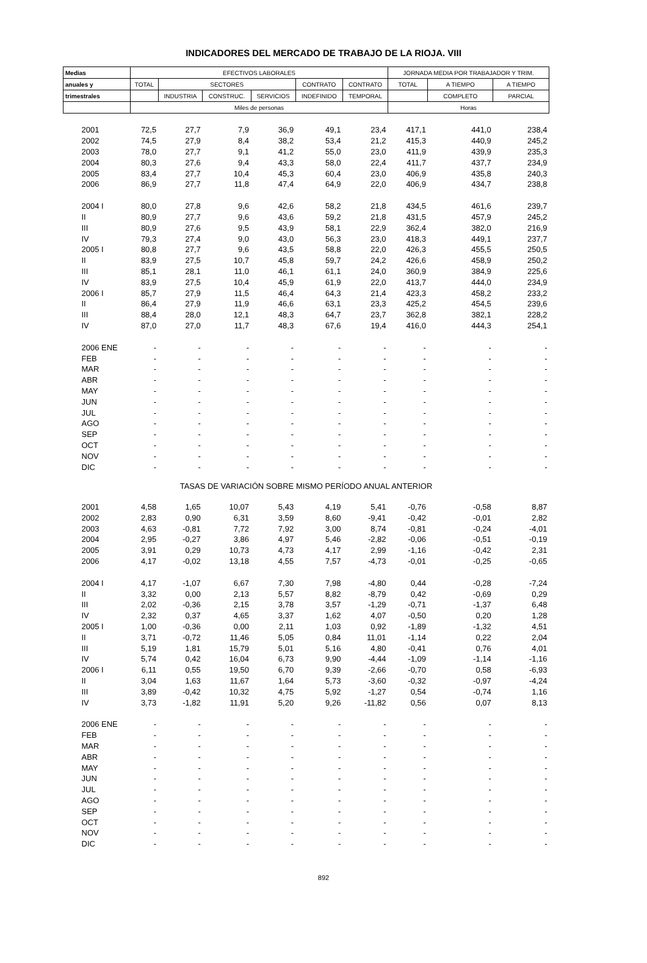INDICADORES DEL MERCADO DE TRABAJO DE LA RIOJA. VIII
| Medias | EFECTIVOS LABORALES | | | | | | JORNADA MEDIA POR TRABAJADOR Y TRIM. | | |
| --- | --- | --- | --- | --- | --- | --- | --- | --- | --- |
| anuales y | TOTAL | SECTORES | | | CONTRATO | CONTRATO | TOTAL | A TIEMPO | A TIEMPO |
| trimestrales | | INDUSTRIA | CONSTRUC. | SERVICIOS | INDEFINIDO | TEMPORAL | | COMPLETO | PARCIAL |
| | Miles de personas | | | | | | Horas | | |
| 2001 | 72,5 | 27,7 | 7,9 | 36,9 | 49,1 | 23,4 | 417,1 | 441,0 | 238,4 |
| 2002 | 74,5 | 27,9 | 8,4 | 38,2 | 53,4 | 21,2 | 415,3 | 440,9 | 245,2 |
| 2003 | 78,0 | 27,7 | 9,1 | 41,2 | 55,0 | 23,0 | 411,9 | 439,9 | 235,3 |
| 2004 | 80,3 | 27,6 | 9,4 | 43,3 | 58,0 | 22,4 | 411,7 | 437,7 | 234,9 |
| 2005 | 83,4 | 27,7 | 10,4 | 45,3 | 60,4 | 23,0 | 406,9 | 435,8 | 240,3 |
| 2006 | 86,9 | 27,7 | 11,8 | 47,4 | 64,9 | 22,0 | 406,9 | 434,7 | 238,8 |
| 2004 I | 80,0 | 27,8 | 9,6 | 42,6 | 58,2 | 21,8 | 434,5 | 461,6 | 239,7 |
| II | 80,9 | 27,7 | 9,6 | 43,6 | 59,2 | 21,8 | 431,5 | 457,9 | 245,2 |
| III | 80,9 | 27,6 | 9,5 | 43,9 | 58,1 | 22,9 | 362,4 | 382,0 | 216,9 |
| IV | 79,3 | 27,4 | 9,0 | 43,0 | 56,3 | 23,0 | 418,3 | 449,1 | 237,7 |
| 2005 I | 80,8 | 27,7 | 9,6 | 43,5 | 58,8 | 22,0 | 426,3 | 455,5 | 250,5 |
| II | 83,9 | 27,5 | 10,7 | 45,8 | 59,7 | 24,2 | 426,6 | 458,9 | 250,2 |
| III | 85,1 | 28,1 | 11,0 | 46,1 | 61,1 | 24,0 | 360,9 | 384,9 | 225,6 |
| IV | 83,9 | 27,5 | 10,4 | 45,9 | 61,9 | 22,0 | 413,7 | 444,0 | 234,9 |
| 2006 I | 85,7 | 27,9 | 11,5 | 46,4 | 64,3 | 21,4 | 423,3 | 458,2 | 233,2 |
| II | 86,4 | 27,9 | 11,9 | 46,6 | 63,1 | 23,3 | 425,2 | 454,5 | 239,6 |
| III | 88,4 | 28,0 | 12,1 | 48,3 | 64,7 | 23,7 | 362,8 | 382,1 | 228,2 |
| IV | 87,0 | 27,0 | 11,7 | 48,3 | 67,6 | 19,4 | 416,0 | 444,3 | 254,1 |
| 2006 ENE | - | - | - | - | - | - | - | - | - |
| FEB | - | - | - | - | - | - | - | - | - |
| MAR | - | - | - | - | - | - | - | - | - |
| ABR | - | - | - | - | - | - | - | - | - |
| MAY | - | - | - | - | - | - | - | - | - |
| JUN | - | - | - | - | - | - | - | - | - |
| JUL | - | - | - | - | - | - | - | - | - |
| AGO | - | - | - | - | - | - | - | - | - |
| SEP | - | - | - | - | - | - | - | - | - |
| OCT | - | - | - | - | - | - | - | - | - |
| NOV | - | - | - | - | - | - | - | - | - |
| DIC | - | - | - | - | - | - | - | - | - |
| TASAS DE VARIACIÓN SOBRE MISMO PERÍODO ANUAL ANTERIOR | | | | | | | | | |
| 2001 | 4,58 | 1,65 | 10,07 | 5,43 | 4,19 | 5,41 | -0,76 | -0,58 | 8,87 |
| 2002 | 2,83 | 0,90 | 6,31 | 3,59 | 8,60 | -9,41 | -0,42 | -0,01 | 2,82 |
| 2003 | 4,63 | -0,81 | 7,72 | 7,92 | 3,00 | 8,74 | -0,81 | -0,24 | -4,01 |
| 2004 | 2,95 | -0,27 | 3,86 | 4,97 | 5,46 | -2,82 | -0,06 | -0,51 | -0,19 |
| 2005 | 3,91 | 0,29 | 10,73 | 4,73 | 4,17 | 2,99 | -1,16 | -0,42 | 2,31 |
| 2006 | 4,17 | -0,02 | 13,18 | 4,55 | 7,57 | -4,73 | -0,01 | -0,25 | -0,65 |
| 2004 I | 4,17 | -1,07 | 6,67 | 7,30 | 7,98 | -4,80 | 0,44 | -0,28 | -7,24 |
| II | 3,32 | 0,00 | 2,13 | 5,57 | 8,82 | -8,79 | 0,42 | -0,69 | 0,29 |
| III | 2,02 | -0,36 | 2,15 | 3,78 | 3,57 | -1,29 | -0,71 | -1,37 | 6,48 |
| IV | 2,32 | 0,37 | 4,65 | 3,37 | 1,62 | 4,07 | -0,50 | 0,20 | 1,28 |
| 2005 I | 1,00 | -0,36 | 0,00 | 2,11 | 1,03 | 0,92 | -1,89 | -1,32 | 4,51 |
| II | 3,71 | -0,72 | 11,46 | 5,05 | 0,84 | 11,01 | -1,14 | 0,22 | 2,04 |
| III | 5,19 | 1,81 | 15,79 | 5,01 | 5,16 | 4,80 | -0,41 | 0,76 | 4,01 |
| IV | 5,74 | 0,42 | 16,04 | 6,73 | 9,90 | -4,44 | -1,09 | -1,14 | -1,16 |
| 2006 I | 6,11 | 0,55 | 19,50 | 6,70 | 9,39 | -2,66 | -0,70 | 0,58 | -6,93 |
| II | 3,04 | 1,63 | 11,67 | 1,64 | 5,73 | -3,60 | -0,32 | -0,97 | -4,24 |
| III | 3,89 | -0,42 | 10,32 | 4,75 | 5,92 | -1,27 | 0,54 | -0,74 | 1,16 |
| IV | 3,73 | -1,82 | 11,91 | 5,20 | 9,26 | -11,82 | 0,56 | 0,07 | 8,13 |
| 2006 ENE | - | - | - | - | - | - | - | - | - |
| FEB | - | - | - | - | - | - | - | - | - |
| MAR | - | - | - | - | - | - | - | - | - |
| ABR | - | - | - | - | - | - | - | - | - |
| MAY | - | - | - | - | - | - | - | - | - |
| JUN | - | - | - | - | - | - | - | - | - |
| JUL | - | - | - | - | - | - | - | - | - |
| AGO | - | - | - | - | - | - | - | - | - |
| SEP | - | - | - | - | - | - | - | - | - |
| OCT | - | - | - | - | - | - | - | - | - |
| NOV | - | - | - | - | - | - | - | - | - |
| DIC | - | - | - | - | - | - | - | - | - |
892